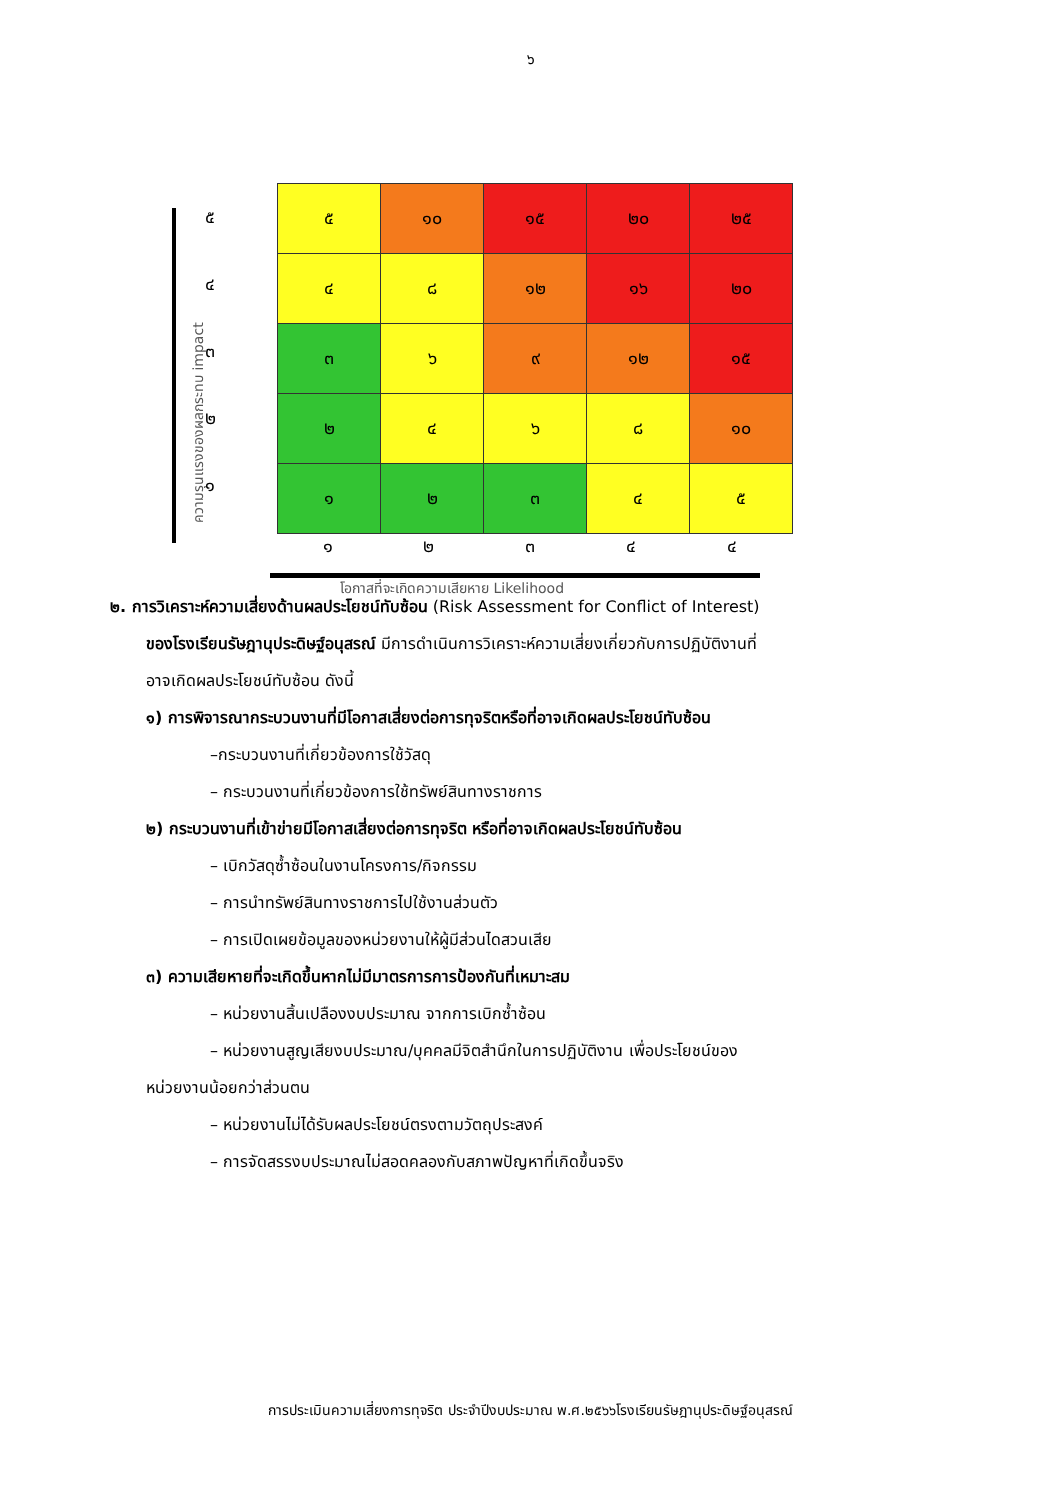๖
ความรุนแรงของผลกระทบ impact
๕
๔
๓
๒
๑
| ๕ | ๑๐ | ๑๕ | ๒๐ | ๒๕ |
| ๔ | ๘ | ๑๒ | ๑๖ | ๒๐ |
| ๓ | ๖ | ๙ | ๑๒ | ๑๕ |
| ๒ | ๔ | ๖ | ๘ | ๑๐ |
| ๑ | ๒ | ๓ | ๔ | ๕ |
๑ ๒ ๓ ๔ ๔
โอกาสที่จะเกิดความเสียหาย Likelihood
๒. การวิเคราะห์ความเสี่ยงด้านผลประโยชน์ทับซ้อน (Risk Assessment for Conflict of Interest)
ของโรงเรียนรัษฎานุประดิษฐ์อนุสรณ์ มีการดำเนินการวิเคราะห์ความเสี่ยงเกี่ยวกับการปฏิบัติงานที่
อาจเกิดผลประโยชน์ทับซ้อน ดังนี้
๑) การพิจารณากระบวนงานที่มีโอกาสเสี่ยงต่อการทุจริตหรือที่อาจเกิดผลประโยชน์ทับซ้อน
–กระบวนงานที่เกี่ยวข้องการใช้วัสดุ
– กระบวนงานที่เกี่ยวข้องการใช้ทรัพย์สินทางราชการ
๒) กระบวนงานที่เข้าข่ายมีโอกาสเสี่ยงต่อการทุจริต หรือที่อาจเกิดผลประโยชน์ทับซ้อน
– เบิกวัสดุซ้ำซ้อนในงานโครงการ/กิจกรรม
– การนำทรัพย์สินทางราชการไปใช้งานส่วนตัว
– การเปิดเผยข้อมูลของหน่วยงานให้ผู้มีส่วนไดสวนเสีย
๓) ความเสียหายที่จะเกิดขึ้นหากไม่มีมาตรการการป้องกันที่เหมาะสม
– หน่วยงานสิ้นเปลืองงบประมาณ จากการเบิกซ้ำซ้อน
– หน่วยงานสูญเสียงบประมาณ/บุคคลมีจิตสำนึกในการปฏิบัติงาน เพื่อประโยชน์ของ
หน่วยงานน้อยกว่าส่วนตน
– หน่วยงานไม่ได้รับผลประโยชน์ตรงตามวัตถุประสงค์
– การจัดสรรงบประมาณไม่สอดคลองกับสภาพปัญหาที่เกิดขึ้นจริง
การประเมินความเสี่ยงการทุจริต ประจำปีงบประมาณ พ.ศ.๒๕๖๖โรงเรียนรัษฎานุประดิษฐ์อนุสรณ์